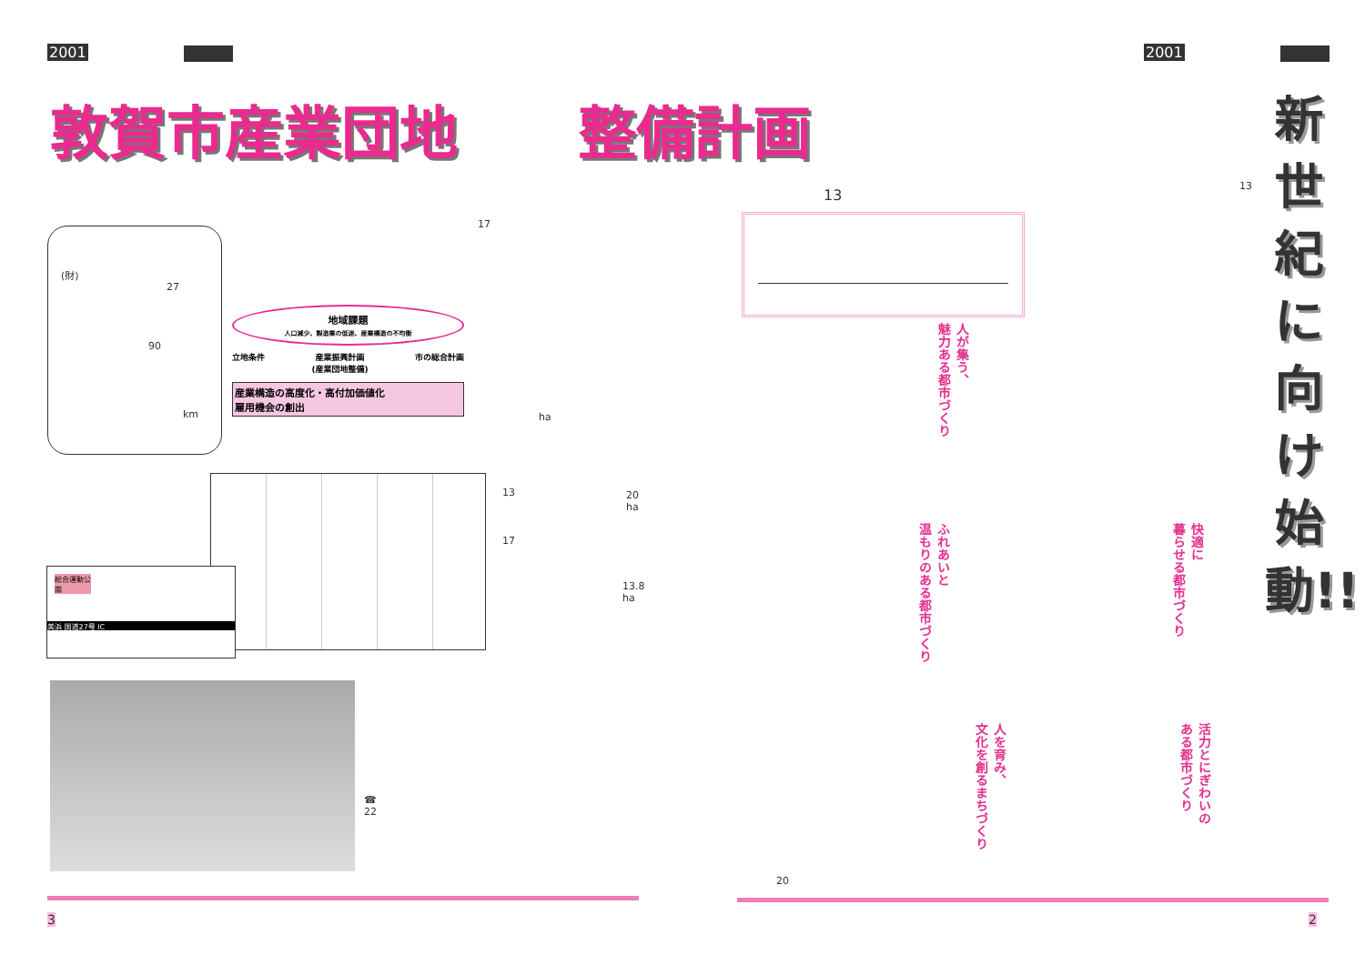2001
敦賀市産業団地 整備計画
17
(財)
27
90
km
地域課題
人口減少、製造業の低迷、産業構造の不均衡
立地条件 産業振興計画
(産業団地整備) 市の総合計画
産業構造の高度化・高付加価値化
雇用機会の創出
ha
総合運動公園
美浜 国道27号 IC
13
20
ha
17
13.8
ha
☎
22
3
2001
新世紀に向け始動!!
13
13
人が集う、
魅力ある都市づくり
ふれあいと
温もりのある都市づくり
快適に
暮らせる都市づくり
人を育み、
文化を創るまちづくり
活力とにぎわいの
ある都市づくり
20
2